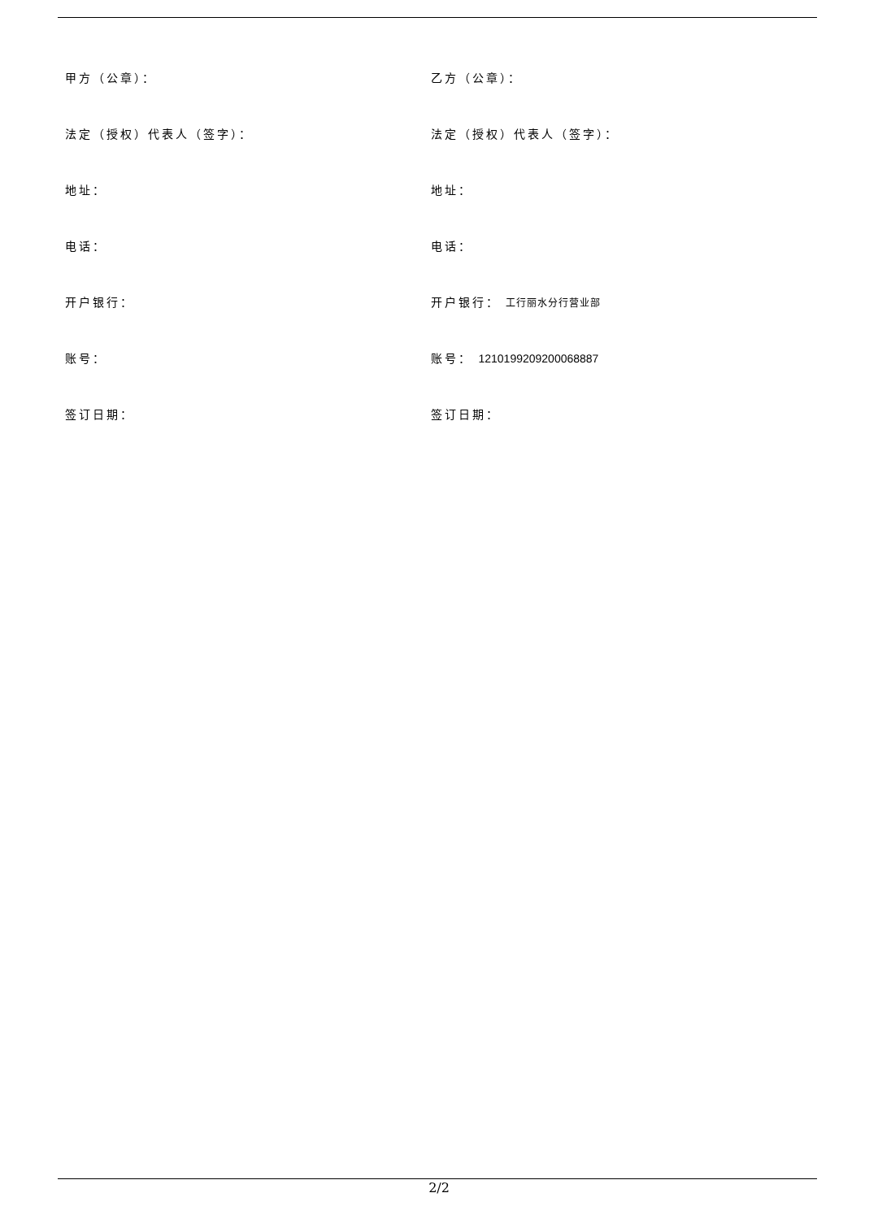| 甲方（公章）： | 乙方（公章）： |
| 法定（授权）代表人（签字）： | 法定（授权）代表人（签字）： |
| 地址： | 地址： |
| 电话： | 电话： |
| 开户银行： | 开户银行： 工行丽水分行营业部 |
| 账号： | 账号： 1210199209200068887 |
| 签订日期： | 签订日期： |
2/2